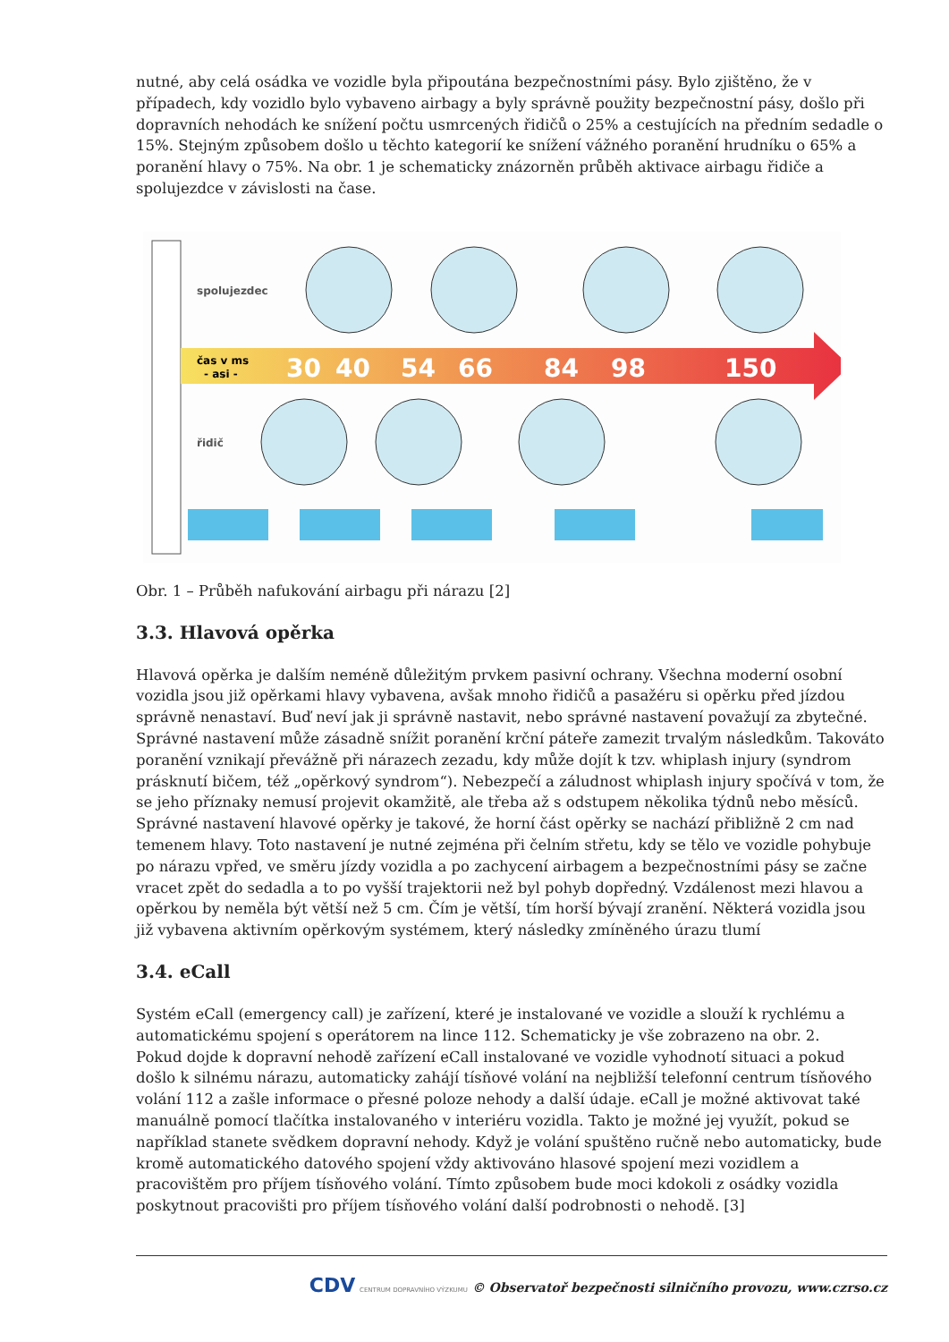nutné, aby celá osádka ve vozidle byla připoutána bezpečnostními pásy. Bylo zjištěno, že v případech, kdy vozidlo bylo vybaveno airbagy a byly správně použity bezpečnostní pásy, došlo při dopravních nehodách ke snížení počtu usmrcených řidičů o 25% a cestujících na předním sedadle o 15%. Stejným způsobem došlo u těchto kategorií ke snížení vážného poranění hrudníku o 65% a poranění hlavy o 75%. Na obr. 1 je schematicky znázorněn průběh aktivace airbagu řidiče a spolujezdce v závislosti na čase.
spolujezdec
řidič
čas v ms
- asi -
30
40
54
66
84
98
150
Obr. 1 – Průběh nafukování airbagu při nárazu [2]
3.3. Hlavová opěrka
Hlavová opěrka je dalším neméně důležitým prvkem pasivní ochrany. Všechna moderní osobní vozidla jsou již opěrkami hlavy vybavena, avšak mnoho řidičů a pasažéru si opěrku před jízdou správně nenastaví. Buď neví jak ji správně nastavit, nebo správné nastavení považují za zbytečné. Správné nastavení může zásadně snížit poranění krční páteře zamezit trvalým následkům. Takováto poranění vznikají převážně při nárazech zezadu, kdy může dojít k tzv. whiplash injury (syndrom prásknutí bičem, též „opěrkový syndrom“). Nebezpečí a záludnost whiplash injury spočívá v tom, že se jeho příznaky nemusí projevit okamžitě, ale třeba až s odstupem několika týdnů nebo měsíců. Správné nastavení hlavové opěrky je takové, že horní část opěrky se nachází přibližně 2 cm nad temenem hlavy. Toto nastavení je nutné zejména při čelním střetu, kdy se tělo ve vozidle pohybuje po nárazu vpřed, ve směru jízdy vozidla a po zachycení airbagem a bezpečnostními pásy se začne vracet zpět do sedadla a to po vyšší trajektorii než byl pohyb dopředný. Vzdálenost mezi hlavou a opěrkou by neměla být větší než 5 cm. Čím je větší, tím horší bývají zranění. Některá vozidla jsou již vybavena aktivním opěrkovým systémem, který následky zmíněného úrazu tlumí
3.4. eCall
Systém eCall (emergency call) je zařízení, které je instalované ve vozidle a slouží k rychlému a automatickému spojení s operátorem na lince 112. Schematicky je vše zobrazeno na obr. 2.
Pokud dojde k dopravní nehodě zařízení eCall instalované ve vozidle vyhodnotí situaci a pokud došlo k silnému nárazu, automaticky zahájí tísňové volání na nejbližší telefonní centrum tísňového volání 112 a zašle informace o přesné poloze nehody a další údaje. eCall je možné aktivovat také manuálně pomocí tlačítka instalovaného v interiéru vozidla. Takto je možné jej využít, pokud se například stanete svědkem dopravní nehody. Když je volání spuštěno ručně nebo automaticky, bude kromě automatického datového spojení vždy aktivováno hlasové spojení mezi vozidlem a pracovištěm pro příjem tísňového volání. Tímto způsobem bude moci kdokoli z osádky vozidla poskytnout pracovišti pro příjem tísňového volání další podrobnosti o nehodě. [3]
CDV CENTRUM DOPRAVNÍHO VÝZKUMU © Observatoř bezpečnosti silničního provozu, www.czrso.cz